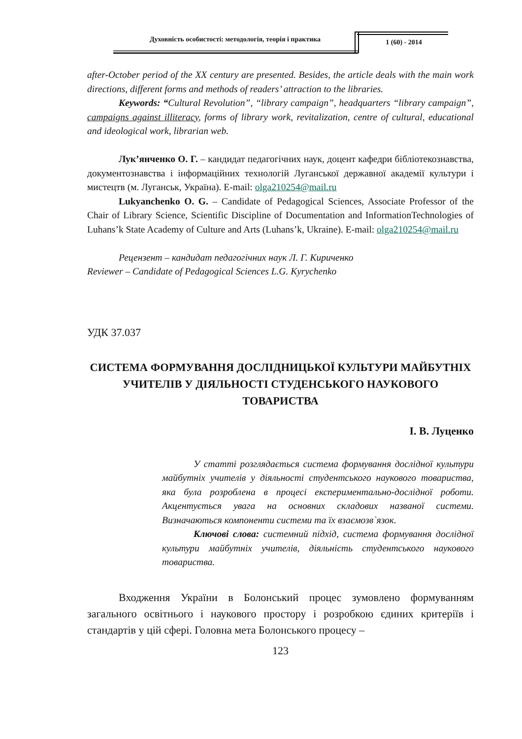Духовність особистості: методологія, теорія і практика 1 (60) - 2014
after-October period of the XX century are presented. Besides, the article deals with the main work directions, different forms and methods of readers’ attraction to the libraries.
Keywords: “Cultural Revolution”, “library campaign”, headquarters “library campaign”, campaigns against illiteracy, forms of library work, revitalization, centre of cultural, educational and ideological work, librarian web.
Лук’янченко О. Г. – кандидат педагогічних наук, доцент кафедри бібліотекознавства, документознавства і інформаційних технологій Луганської державної академії культури і мистецтв (м. Луганськ, Україна). E-mail: olga210254@mail.ru
Lukyanchenko O. G. – Candidate of Pedagogical Sciences, Associate Professor of the Chair of Library Science, Scientific Discipline of Documentation and InformationTechnologies of Luhans’k State Academy of Culture and Arts (Luhans’k, Ukraine). E-mail: olga210254@mail.ru
Рецензент – кандидат педагогічних наук Л. Г. Кириченко
Reviewer – Candidate of Pedagogical Sciences L.G. Kyrychenko
УДК 37.037
СИСТЕМА ФОРМУВАННЯ ДОСЛІДНИЦЬКОЇ КУЛЬТУРИ МАЙБУТНІХ УЧИТЕЛІВ У ДІЯЛЬНОСТІ СТУДЕНСЬКОГО НАУКОВОГО ТОВАРИСТВА
І. В. Луценко
У статті розглядається система формування дослідної культури майбутніх учителів у діяльності студентського наукового товариства, яка була розроблена в процесі експериментально-дослідної роботи. Акцентується увага на основних складових названої системи. Визначаються компоненти системи та їх взаємозв`язок.
Ключові слова: системний підхід, система формування дослідної культури майбутніх учителів, діяльність студентського наукового товариства.
Входження України в Болонський процес зумовлено формуванням загального освітнього і наукового простору і розробкою єдиних критеріїв і стандартів у цій сфері. Головна мета Болонського процесу –
123